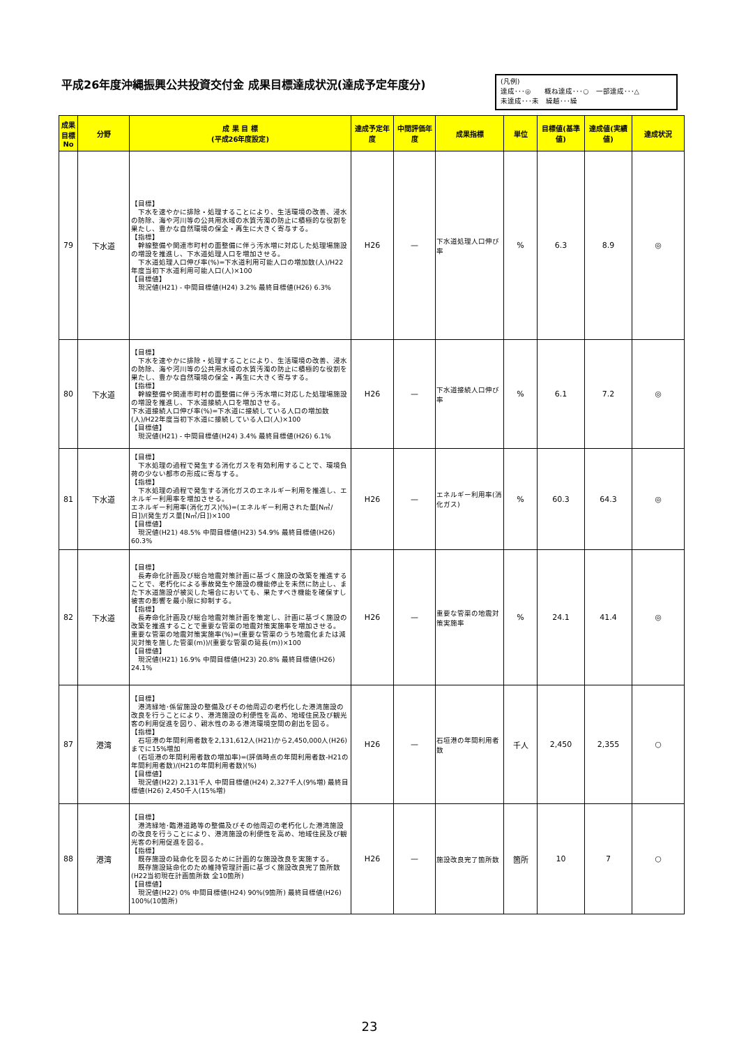平成26年度沖縄振興公共投資交付金 成果目標達成状況(達成予定年度分)
(凡例)
達成･･･◎　　概ね達成･･･○　一部達成･･･△
未達成･･･未　繰越･･･繰
| 成果目標No | 分野 | 成 果 目 標 (平成26年度設定) | 達成予定年度 | 中間評価年度 | 成果指標 | 単位 | 目標値(基準値) | 達成値(実績値) | 達成状況 |
| --- | --- | --- | --- | --- | --- | --- | --- | --- | --- |
| 79 | 下水道 | 【目標】 下水を速やかに排除・処理することにより、生活環境の改善、浸水の防除、海や河川等の公共用水域の水質汚濁の防止に積極的な役割を果たし、豊かな自然環境の保全・再生に大きく寄与する。 【指標】 幹線整備や関連市町村の面整備に伴う汚水増に対応した処理場施設の増設を推進し、下水道処理人口を増加させる。 下水道処理人口伸び率(%)=下水道利用可能人口の増加数(人)/H22年度当初下水道利用可能人口(人)×100 【目標値】 現況値(H21) - 中間目標値(H24) 3.2% 最終目標値(H26) 6.3% | H26 | — | 下水道処理人口伸び率 | % | 6.3 | 8.9 | ◎ |
| 80 | 下水道 | 【目標】 下水を速やかに排除・処理することにより、生活環境の改善、浸水の防除、海や河川等の公共用水域の水質汚濁の防止に積極的な役割を果たし、豊かな自然環境の保全・再生に大きく寄与する。 【指標】 幹線整備や関連市町村の面整備に伴う汚水増に対応した処理場施設の増設を推進し、下水道接続人口を増加させる。 下水道接続人口伸び率(%)=下水道に接続している人口の増加数(人)/H22年度当初下水道に接続している人口(人)×100 【目標値】 現況値(H21) - 中間目標値(H24) 3.4% 最終目標値(H26) 6.1% | H26 | — | 下水道接続人口伸び率 | % | 6.1 | 7.2 | ◎ |
| 81 | 下水道 | 【目標】 下水処理の過程で発生する消化ガスを有効利用することで、環境負荷の少ない都市の形成に寄与する。 【指標】 下水処理の過程で発生する消化ガスのエネルギー利用を推進し、エネルギー利用率を増加させる。 エネルギー利用率(消化ガス)(%)=(エネルギー利用された量[N㎥/日])/(発生ガス量[N㎥/日])×100 【目標値】 現況値(H21) 48.5% 中間目標値(H23) 54.9% 最終目標値(H26) 60.3% | H26 | — | エネルギー利用率(消化ガス) | % | 60.3 | 64.3 | ◎ |
| 82 | 下水道 | 【目標】 長寿命化計画及び総合地震対策計画に基づく施設の改築を推進することで、老朽化による事故発生や施設の機能停止を未然に防止し、また下水道施設が被災した場合においても、果たすべき機能を確保すし被害の影響を最小限に抑制する。 【指標】 長寿命化計画及び総合地震対策計画を策定し、計画に基づく施設の改築を推進することで重要な管渠の地震対策実施率を増加させる。 重要な管渠の地震対策実施率(%)=(重要な管渠のうち地震化または減災対策を施した管渠(m))/(重要な管渠の延長(m))×100 【目標値】 現況値(H21) 16.9% 中間目標値(H23) 20.8% 最終目標値(H26) 24.1% | H26 | — | 重要な管渠の地震対策実施率 | % | 24.1 | 41.4 | ◎ |
| 87 | 港湾 | 【目標】 港湾緑地･係留施設の整備及びその他周辺の老朽化した港湾施設の改良を行うことにより、港湾施設の利便性を高め、地域住民及び観光客の利用促進を図り、親水性のある港湾環境空間の創出を図る。 【指標】 石垣港の年間利用者数を2,131,612人(H21)から2,450,000人(H26)までに15%増加 (石垣港の年間利用者数の増加率)=(評価時点の年間利用者数-H21の年間利用者数)/(H21の年間利用者数)(%) 【目標値】 現況値(H22) 2,131千人 中間目標値(H24) 2,327千人(9%増) 最終目標値(H26) 2,450千人(15%増) | H26 | — | 石垣港の年間利用者数 | 千人 | 2,450 | 2,355 | ○ |
| 88 | 港湾 | 【目標】 港湾緑地･臨港道路等の整備及びその他周辺の老朽化した港湾施設の改良を行うことにより、港湾施設の利便性を高め、地域住民及び観光客の利用促進を図る。 【指標】 既存施設の延命化を図るために計画的な施設改良を実施する。 既存施設延命化のため維持管理計画に基づく施設改良完了箇所数(H22当初現在計画箇所数 全10箇所) 【目標値】 現況値(H22) 0% 中間目標値(H24) 90%(9箇所) 最終目標値(H26) 100%(10箇所) | H26 | — | 施設改良完了箇所数 | 箇所 | 10 | 7 | ○ |
23